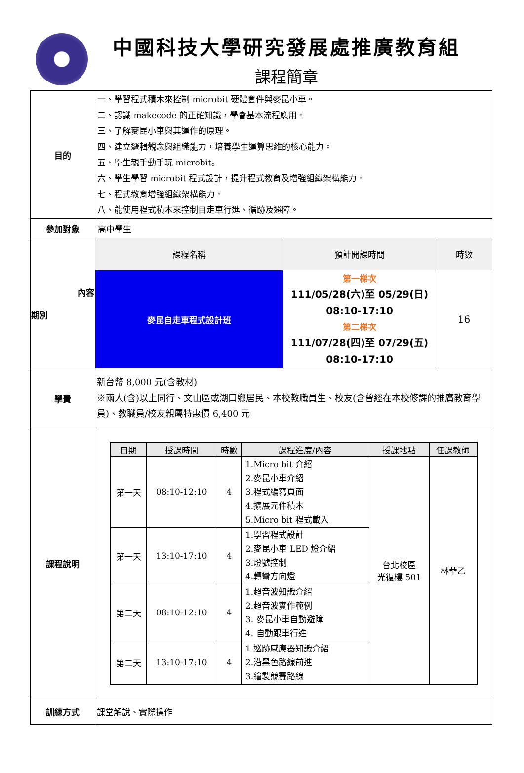中國科技大學研究發展處推廣教育組
課程簡章
| 目的 | 一、學習程式積木來控制 microbit 硬體套件與麥昆小車。 二、認識 makecode 的正確知識，學會基本流程應用。 三、了解麥昆小車與其運作的原理。 四、建立邏輯觀念與組織能力，培養學生運算思維的核心能力。 五、學生親手動手玩 microbit。 六、學生學習 microbit 程式設計，提升程式教育及增強組織架構能力。 七、程式教育增強組織架構能力。 八、能使用程式積木來控制自走車行進、循跡及避障。 | | |
| 參加對象 | 高中學生 | | |
| 內容 期別 | 課程名稱 | 預計開課時間 | 時數 |
| | 麥昆自走車程式設計班 | 第一梯次 111/05/28(六)至 05/29(日) 08:10-17:10 第二梯次 111/07/28(四)至 07/29(五) 08:10-17:10 | 16 |
| 學費 | 新台幣 8,000 元(含教材) ※兩人(含)以上同行、文山區或湖口鄉居民、本校教職員生、校友(含曾經在本校修課的推廣教育學員)、教職員/校友親屬特惠價 6,400 元 | | |
| 課程說明 | / 日期 / 授課時間 / 時數 / 課程進度/內容 / 授課地點 / 任課教師 / / --- / --- / --- / --- / --- / --- / / 第一天 / 08:10-12:10 / 4 / 1.Micro bit 介紹 2.麥昆小車介紹 3.程式編寫頁面 4.擴展元件積木 5.Micro bit 程式載入 / 台北校區 光復樓 501 / 林華乙 / / 第一天 / 13:10-17:10 / 4 / 1.學習程式設計 2.麥昆小車 LED 燈介紹 3.燈號控制 4.轉彎方向燈 / / / / 第二天 / 08:10-12:10 / 4 / 1.超音波知識介紹 2.超音波實作範例 3. 麥昆小車自動避障 4. 自動跟車行進 / / / / 第二天 / 13:10-17:10 / 4 / 1.巡跡感應器知識介紹 2.沿黑色路線前進 3.繪製競賽路線 / / / | | |
| 訓練方式 | 課堂解說、實際操作 | | |